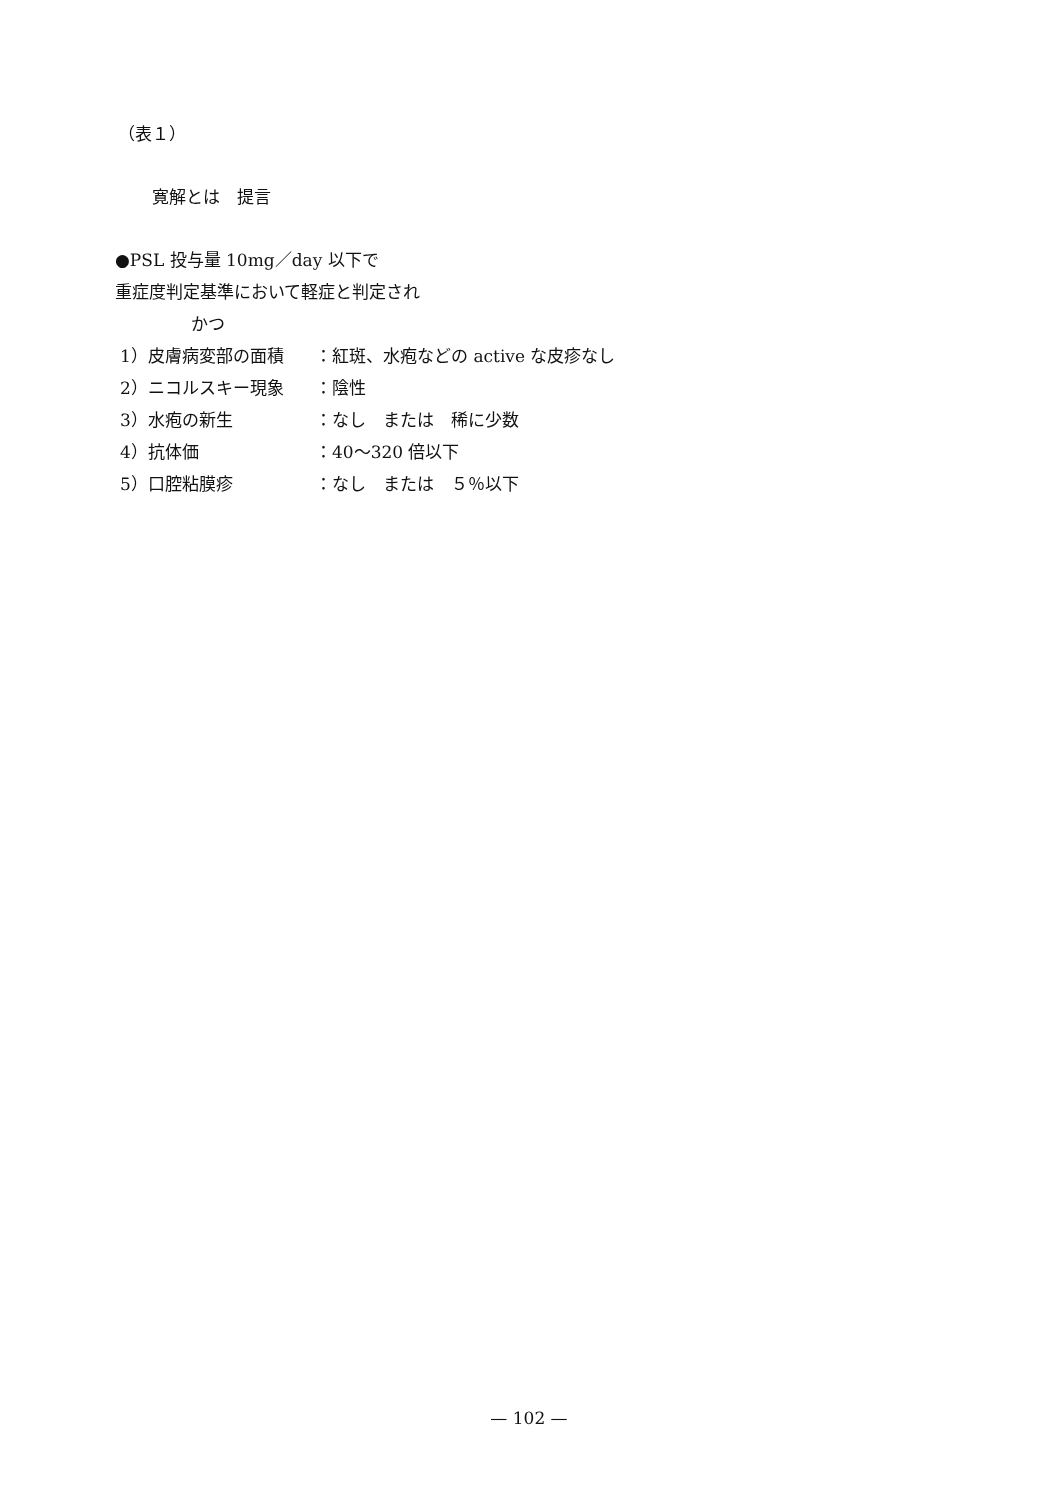（表１）
寛解とは　提言
●PSL 投与量 10mg／day 以下で
重症度判定基準において軽症と判定され
かつ
1）皮膚病変部の面積 ：紅斑、水疱などの active な皮疹なし
2）ニコルスキー現象 ：陰性
3）水疱の新生 ：なし　または　稀に少数
4）抗体価 ：40〜320 倍以下
5）口腔粘膜疹 ：なし　または　５％以下
— 102 —